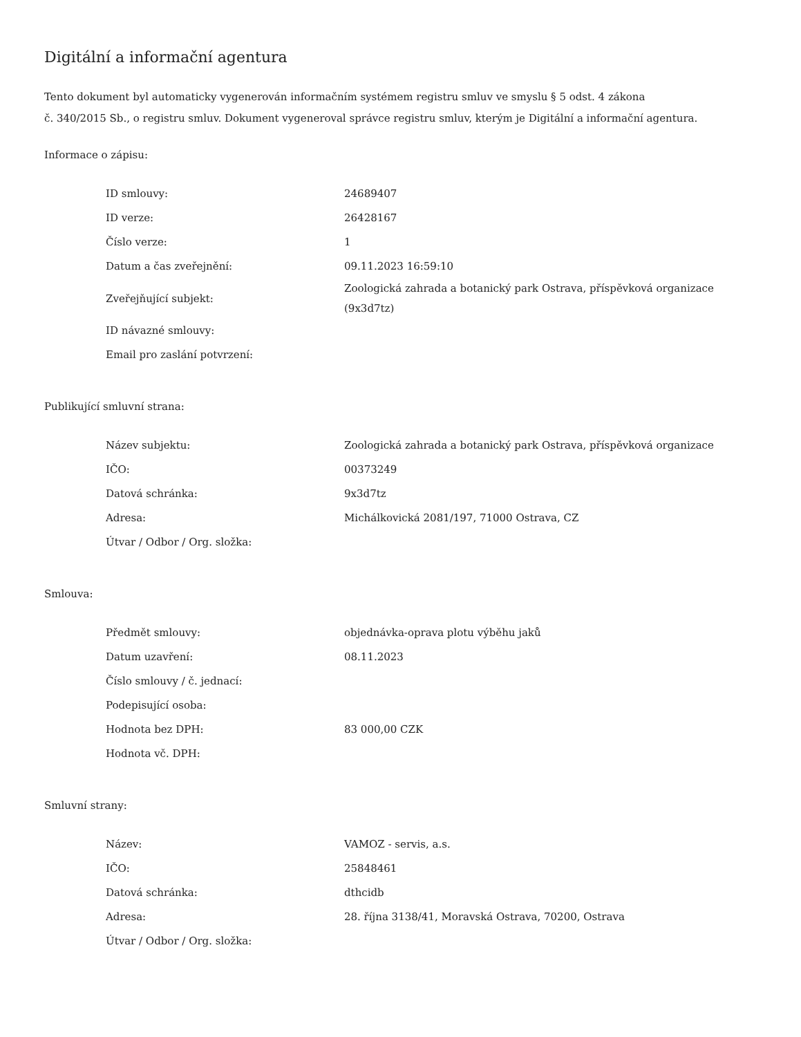Digitální a informační agentura
Tento dokument byl automaticky vygenerován informačním systémem registru smluv ve smyslu § 5 odst. 4 zákona
č. 340/2015 Sb., o registru smluv. Dokument vygeneroval správce registru smluv, kterým je Digitální a informační agentura.
Informace o zápisu:
| ID smlouvy: | 24689407 |
| ID verze: | 26428167 |
| Číslo verze: | 1 |
| Datum a čas zveřejnění: | 09.11.2023 16:59:10 |
| Zveřejňující subjekt: | Zoologická zahrada a botanický park Ostrava, příspěvková organizace (9x3d7tz) |
| ID návazné smlouvy: | |
| Email pro zaslání potvrzení: | |
Publikující smluvní strana:
| Název subjektu: | Zoologická zahrada a botanický park Ostrava, příspěvková organizace |
| IČO: | 00373249 |
| Datová schránka: | 9x3d7tz |
| Adresa: | Michálkovická 2081/197, 71000 Ostrava, CZ |
| Útvar / Odbor / Org. složka: | |
Smlouva:
| Předmět smlouvy: | objednávka-oprava plotu výběhu jaků |
| Datum uzavření: | 08.11.2023 |
| Číslo smlouvy / č. jednací: | |
| Podepisující osoba: | |
| Hodnota bez DPH: | 83 000,00 CZK |
| Hodnota vč. DPH: | |
Smluvní strany:
| Název: | VAMOZ - servis, a.s. |
| IČO: | 25848461 |
| Datová schránka: | dthcidb |
| Adresa: | 28. října 3138/41, Moravská Ostrava, 70200, Ostrava |
| Útvar / Odbor / Org. složka: | |